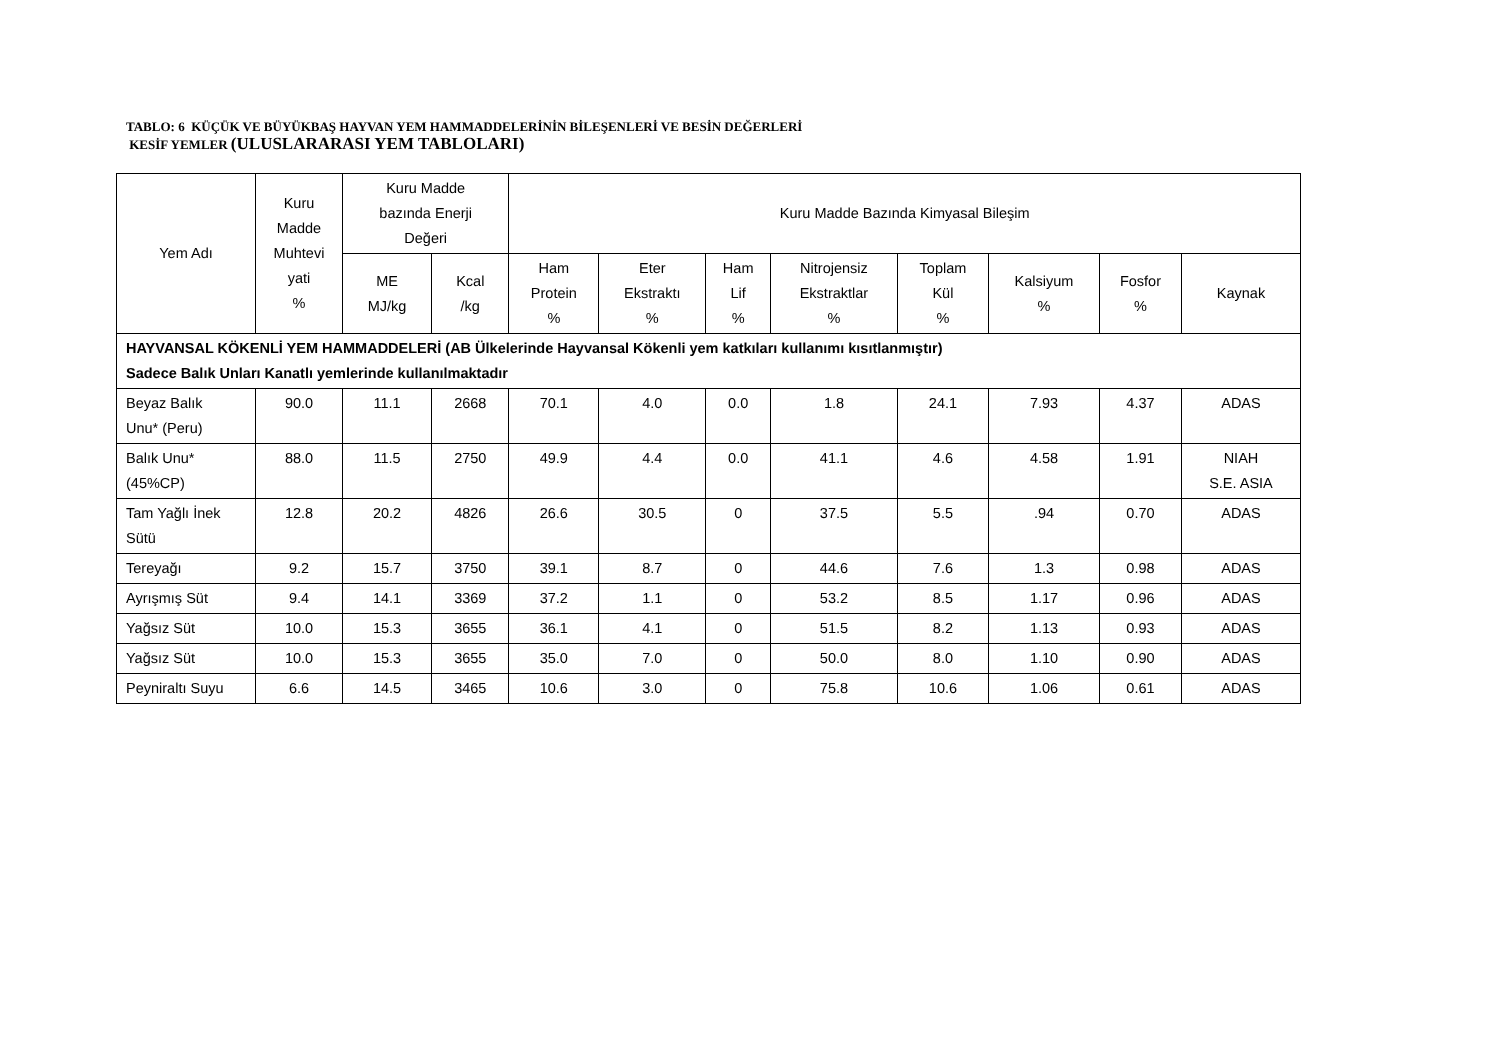TABLO: 6 KÜÇÜK VE BÜYÜKBAŞ HAYVAN YEM HAMMADDELERİNİN BİLEŞENLERİ VE BESİN DEĞERLERİ
KESİF YEMLER (ULUSLARARASI YEM TABLOLARI)
| Yem Adı | Kuru Madde Muhtevi yati % | Kuru Madde bazında Enerji Değeri | | Kuru Madde Bazında Kimyasal Bileşim | | | | | | | |
| --- | --- | --- | --- | --- | --- | --- | --- | --- | --- | --- | --- |
| | | ME MJ/kg | Kcal /kg | Ham Protein % | Eter Ekstraktı % | Ham Lif % | Nitrojensiz Ekstraktlar % | Toplam Kül % | Kalsiyum % | Fosfor % | Kaynak |
| HAYVANSAL KÖKENLİ YEM HAMMADDELERİ (AB Ülkelerinde Hayvansal Kökenli yem katkıları kullanımı kısıtlanmıştır) Sadece Balık Unları Kanatlı yemlerinde kullanılmaktadır | | | | | | | | | | | |
| Beyaz Balık Unu* (Peru) | 90.0 | 11.1 | 2668 | 70.1 | 4.0 | 0.0 | 1.8 | 24.1 | 7.93 | 4.37 | ADAS |
| Balık Unu* (45%CP) | 88.0 | 11.5 | 2750 | 49.9 | 4.4 | 0.0 | 41.1 | 4.6 | 4.58 | 1.91 | NIAH S.E. ASIA |
| Tam Yağlı İnek Sütü | 12.8 | 20.2 | 4826 | 26.6 | 30.5 | 0 | 37.5 | 5.5 | .94 | 0.70 | ADAS |
| Tereyağı | 9.2 | 15.7 | 3750 | 39.1 | 8.7 | 0 | 44.6 | 7.6 | 1.3 | 0.98 | ADAS |
| Ayrışmış Süt | 9.4 | 14.1 | 3369 | 37.2 | 1.1 | 0 | 53.2 | 8.5 | 1.17 | 0.96 | ADAS |
| Yağsız Süt | 10.0 | 15.3 | 3655 | 36.1 | 4.1 | 0 | 51.5 | 8.2 | 1.13 | 0.93 | ADAS |
| Yağsız Süt | 10.0 | 15.3 | 3655 | 35.0 | 7.0 | 0 | 50.0 | 8.0 | 1.10 | 0.90 | ADAS |
| Peyniraltı Suyu | 6.6 | 14.5 | 3465 | 10.6 | 3.0 | 0 | 75.8 | 10.6 | 1.06 | 0.61 | ADAS |